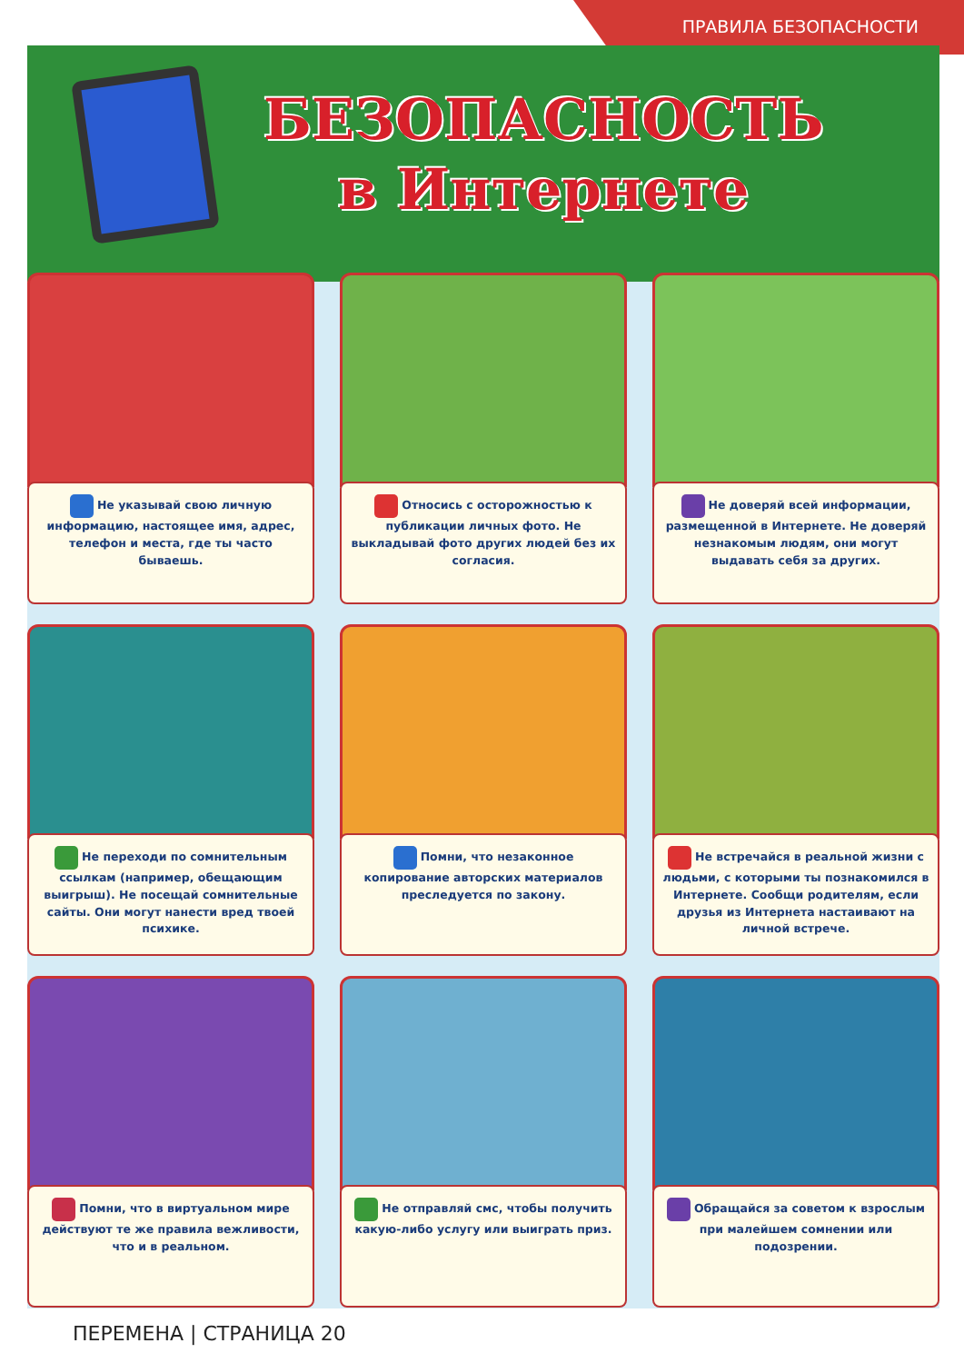ПРАВИЛА БЕЗОПАСНОСТИ
БЕЗОПАСНОСТЬ
в Интернете
Не указывай свою личную информацию, настоящее имя, адрес, телефон и места, где ты часто бываешь.
Относись с осторожностью к публикации личных фото. Не выкладывай фото других людей без их согласия.
Не доверяй всей информации, размещенной в Интернете. Не доверяй незнакомым людям, они могут выдавать себя за других.
Не переходи по сомнительным ссылкам (например, обещающим выигрыш). Не посещай сомнительные сайты. Они могут нанести вред твоей психике.
Помни, что незаконное копирование авторских материалов преследуется по закону.
Не встречайся в реальной жизни с людьми, с которыми ты познакомился в Интернете. Сообщи родителям, если друзья из Интернета настаивают на личной встрече.
Помни, что в виртуальном мире действуют те же правила вежливости, что и в реальном.
Не отправляй смс, чтобы получить какую-либо услугу или выиграть приз.
Обращайся за советом к взрослым при малейшем сомнении или подозрении.
ПЕРЕМЕНА | СТРАНИЦА 20